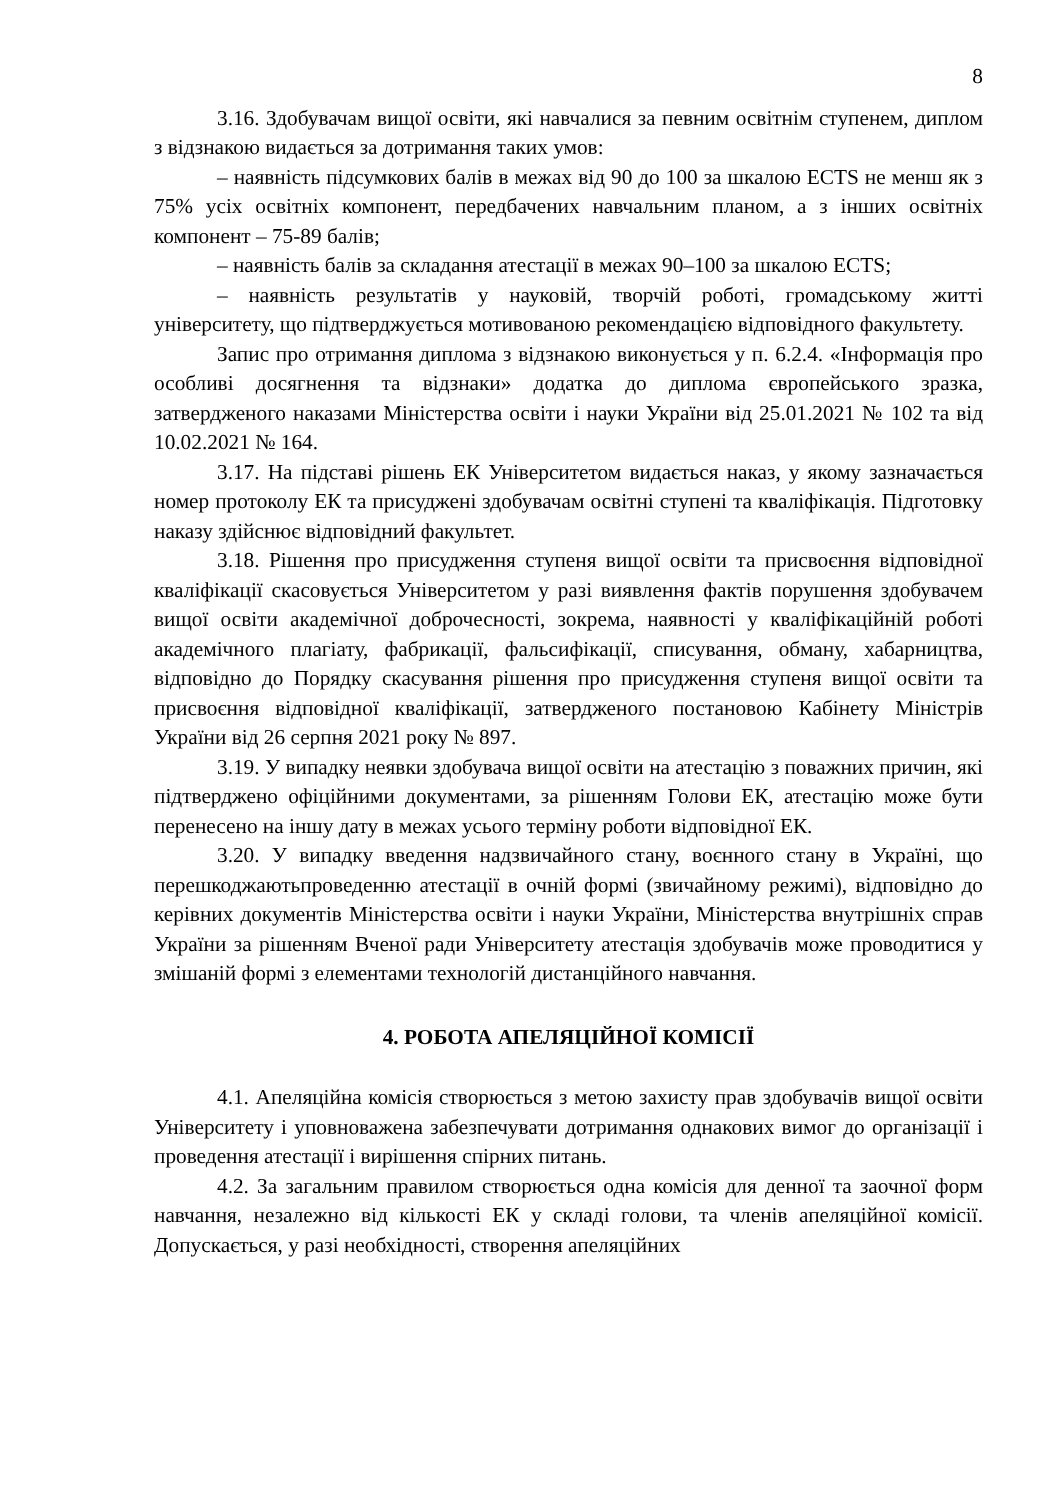8
3.16. Здобувачам вищої освіти, які навчалися за певним освітнім ступенем, диплом з відзнакою видається за дотримання таких умов:
– наявність підсумкових балів в межах від 90 до 100 за шкалою ECTS не менш як з 75% усіх освітніх компонент, передбачених навчальним планом, а з інших освітніх компонент – 75-89 балів;
– наявність балів за складання атестації в межах 90–100 за шкалою ECTS;
– наявність результатів у науковій, творчій роботі, громадському житті університету, що підтверджується мотивованою рекомендацією відповідного факультету.
Запис про отримання диплома з відзнакою виконується у п. 6.2.4. «Інформація про особливі досягнення та відзнаки» додатка до диплома європейського зразка, затвердженого наказами Міністерства освіти і науки України від 25.01.2021 № 102 та від 10.02.2021 № 164.
3.17. На підставі рішень ЕК Університетом видається наказ, у якому зазначається номер протоколу ЕК та присуджені здобувачам освітні ступені та кваліфікація. Підготовку наказу здійснює відповідний факультет.
3.18. Рішення про присудження ступеня вищої освіти та присвоєння відповідної кваліфікації скасовується Університетом у разі виявлення фактів порушення здобувачем вищої освіти академічної доброчесності, зокрема, наявності у кваліфікаційній роботі академічного плагіату, фабрикації, фальсифікації, списування, обману, хабарництва, відповідно до Порядку скасування рішення про присудження ступеня вищої освіти та присвоєння відповідної кваліфікації, затвердженого постановою Кабінету Міністрів України від 26 серпня 2021 року № 897.
3.19. У випадку неявки здобувача вищої освіти на атестацію з поважних причин, які підтверджено офіційними документами, за рішенням Голови ЕК, атестацію може бути перенесено на іншу дату в межах усього терміну роботи відповідної ЕК.
3.20. У випадку введення надзвичайного стану, воєнного стану в Україні, що перешкоджаютьпроведенню атестації в очній формі (звичайному режимі), відповідно до керівних документів Міністерства освіти і науки України, Міністерства внутрішніх справ України за рішенням Вченої ради Університету атестація здобувачів може проводитися у змішаній формі з елементами технологій дистанційного навчання.
4. РОБОТА АПЕЛЯЦІЙНОЇ КОМІСІЇ
4.1. Апеляційна комісія створюється з метою захисту прав здобувачів вищої освіти Університету і уповноважена забезпечувати дотримання однакових вимог до організації і проведення атестації і вирішення спірних питань.
4.2. За загальним правилом створюється одна комісія для денної та заочної форм навчання, незалежно від кількості ЕК у складі голови, та членів апеляційної комісії. Допускається, у разі необхідності, створення апеляційних